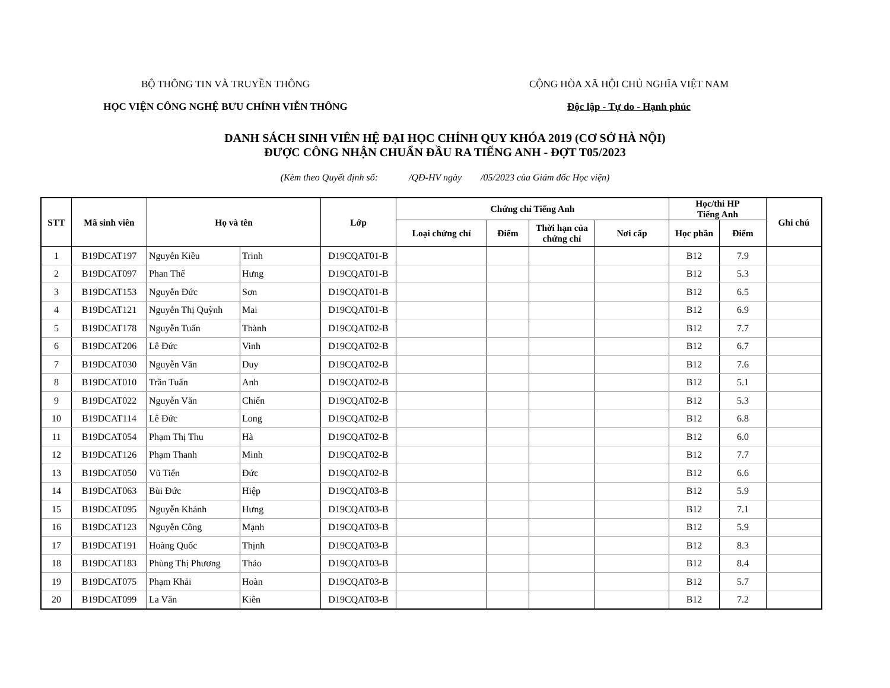BỘ THÔNG TIN VÀ TRUYỀN THÔNG
HỌC VIỆN CÔNG NGHỆ BƯU CHÍNH VIỄN THÔNG
CỘNG HÒA XÃ HỘI CHỦ NGHĨA VIỆT NAM
Độc lập - Tự do - Hạnh phúc
DANH SÁCH SINH VIÊN HỆ ĐẠI HỌC CHÍNH QUY KHÓA 2019 (CƠ SỞ HÀ NỘI)
ĐƯỢC CÔNG NHẬN CHUẨN ĐẦU RA TIẾNG ANH - ĐỢT T05/2023
(Kèm theo Quyết định số: /QĐ-HV ngày /05/2023 của Giám đốc Học viện)
| STT | Mã sinh viên | Họ và tên | | Lớp | Chứng chỉ Tiếng Anh | | | | Học/thi HP Tiếng Anh | | Ghi chú |
| --- | --- | --- | --- | --- | --- | --- | --- | --- | --- | --- | --- |
| | | | | | Loại chứng chỉ | Điểm | Thời hạn của chứng chỉ | Nơi cấp | Học phần | Điểm | |
| 1 | B19DCAT197 | Nguyễn Kiều | Trinh | D19CQAT01-B | | | | | B12 | 7.9 | |
| 2 | B19DCAT097 | Phan Thế | Hưng | D19CQAT01-B | | | | | B12 | 5.3 | |
| 3 | B19DCAT153 | Nguyễn Đức | Sơn | D19CQAT01-B | | | | | B12 | 6.5 | |
| 4 | B19DCAT121 | Nguyễn Thị Quỳnh | Mai | D19CQAT01-B | | | | | B12 | 6.9 | |
| 5 | B19DCAT178 | Nguyễn Tuấn | Thành | D19CQAT02-B | | | | | B12 | 7.7 | |
| 6 | B19DCAT206 | Lê Đức | Vinh | D19CQAT02-B | | | | | B12 | 6.7 | |
| 7 | B19DCAT030 | Nguyễn Văn | Duy | D19CQAT02-B | | | | | B12 | 7.6 | |
| 8 | B19DCAT010 | Trần Tuấn | Anh | D19CQAT02-B | | | | | B12 | 5.1 | |
| 9 | B19DCAT022 | Nguyễn Văn | Chiến | D19CQAT02-B | | | | | B12 | 5.3 | |
| 10 | B19DCAT114 | Lê Đức | Long | D19CQAT02-B | | | | | B12 | 6.8 | |
| 11 | B19DCAT054 | Phạm Thị Thu | Hà | D19CQAT02-B | | | | | B12 | 6.0 | |
| 12 | B19DCAT126 | Phạm Thanh | Minh | D19CQAT02-B | | | | | B12 | 7.7 | |
| 13 | B19DCAT050 | Vũ Tiến | Đức | D19CQAT02-B | | | | | B12 | 6.6 | |
| 14 | B19DCAT063 | Bùi Đức | Hiệp | D19CQAT03-B | | | | | B12 | 5.9 | |
| 15 | B19DCAT095 | Nguyễn Khánh | Hưng | D19CQAT03-B | | | | | B12 | 7.1 | |
| 16 | B19DCAT123 | Nguyễn Công | Mạnh | D19CQAT03-B | | | | | B12 | 5.9 | |
| 17 | B19DCAT191 | Hoàng Quốc | Thịnh | D19CQAT03-B | | | | | B12 | 8.3 | |
| 18 | B19DCAT183 | Phùng Thị Phương | Thảo | D19CQAT03-B | | | | | B12 | 8.4 | |
| 19 | B19DCAT075 | Phạm Khải | Hoàn | D19CQAT03-B | | | | | B12 | 5.7 | |
| 20 | B19DCAT099 | La Văn | Kiên | D19CQAT03-B | | | | | B12 | 7.2 | |